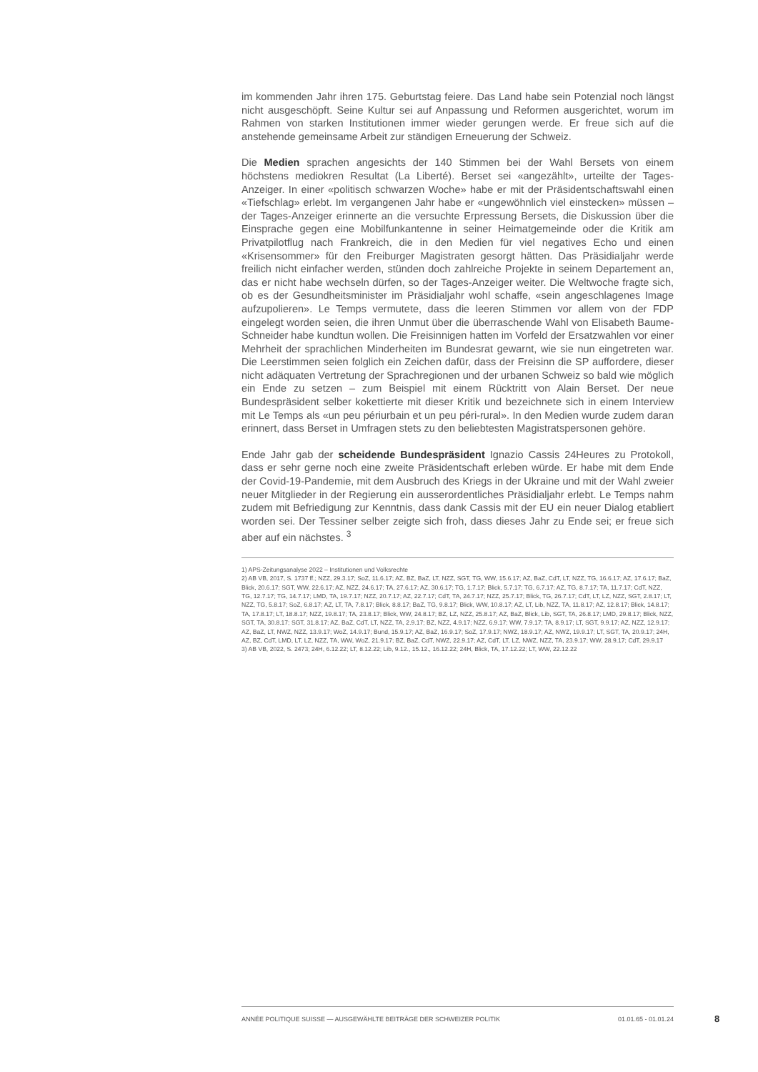im kommenden Jahr ihren 175. Geburtstag feiere. Das Land habe sein Potenzial noch längst nicht ausgeschöpft. Seine Kultur sei auf Anpassung und Reformen ausgerichtet, worum im Rahmen von starken Institutionen immer wieder gerungen werde. Er freue sich auf die anstehende gemeinsame Arbeit zur ständigen Erneuerung der Schweiz.
Die Medien sprachen angesichts der 140 Stimmen bei der Wahl Bersets von einem höchstens mediokren Resultat (La Liberté). Berset sei «angezählt», urteilte der Tages-Anzeiger. In einer «politisch schwarzen Woche» habe er mit der Präsidentschaftswahl einen «Tiefschlag» erlebt. Im vergangenen Jahr habe er «ungewöhnlich viel einstecken» müssen – der Tages-Anzeiger erinnerte an die versuchte Erpressung Bersets, die Diskussion über die Einsprache gegen eine Mobilfunkantenne in seiner Heimatgemeinde oder die Kritik am Privatpilotflug nach Frankreich, die in den Medien für viel negatives Echo und einen «Krisensommer» für den Freiburger Magistraten gesorgt hätten. Das Präsidialjahr werde freilich nicht einfacher werden, stünden doch zahlreiche Projekte in seinem Departement an, das er nicht habe wechseln dürfen, so der Tages-Anzeiger weiter. Die Weltwoche fragte sich, ob es der Gesundheitsminister im Präsidialjahr wohl schaffe, «sein angeschlagenes Image aufzupolieren». Le Temps vermutete, dass die leeren Stimmen vor allem von der FDP eingelegt worden seien, die ihren Unmut über die überraschende Wahl von Elisabeth Baume-Schneider habe kundtun wollen. Die Freisinnigen hatten im Vorfeld der Ersatzwahlen vor einer Mehrheit der sprachlichen Minderheiten im Bundesrat gewarnt, wie sie nun eingetreten war. Die Leerstimmen seien folglich ein Zeichen dafür, dass der Freisinn die SP auffordere, dieser nicht adäquaten Vertretung der Sprachregionen und der urbanen Schweiz so bald wie möglich ein Ende zu setzen – zum Beispiel mit einem Rücktritt von Alain Berset. Der neue Bundespräsident selber kokettierte mit dieser Kritik und bezeichnete sich in einem Interview mit Le Temps als «un peu périurbain et un peu péri-rural». In den Medien wurde zudem daran erinnert, dass Berset in Umfragen stets zu den beliebtesten Magistratspersonen gehöre.
Ende Jahr gab der scheidende Bundespräsident Ignazio Cassis 24Heures zu Protokoll, dass er sehr gerne noch eine zweite Präsidentschaft erleben würde. Er habe mit dem Ende der Covid-19-Pandemie, mit dem Ausbruch des Kriegs in der Ukraine und mit der Wahl zweier neuer Mitglieder in der Regierung ein ausserordentliches Präsidialjahr erlebt. Le Temps nahm zudem mit Befriedigung zur Kenntnis, dass dank Cassis mit der EU ein neuer Dialog etabliert worden sei. Der Tessiner selber zeigte sich froh, dass dieses Jahr zu Ende sei; er freue sich aber auf ein nächstes. <sup>3</sup>
1) APS-Zeitungsanalyse 2022 – Institutionen und Volksrechte
2) AB VB, 2017, S. 1737 ff.; NZZ, 29.3.17; SoZ, 11.6.17; AZ, BZ, BaZ, LT, NZZ, SGT, TG, WW, 15.6.17; AZ, BaZ, CdT, LT, NZZ, TG, 16.6.17; AZ, 17.6.17; BaZ, Blick, 20.6.17; SGT, WW, 22.6.17; AZ, NZZ, 24.6.17; TA, 27.6.17; AZ, 30.6.17; TG, 1.7.17; Blick, 5.7.17; TG, 6.7.17; AZ, TG, 8.7.17; TA, 11.7.17; CdT, NZZ, TG, 12.7.17; TG, 14.7.17; LMD, TA, 19.7.17; NZZ, 20.7.17; AZ, 22.7.17; CdT, TA, 24.7.17; NZZ, 25.7.17; Blick, TG, 26.7.17; CdT, LT, LZ, NZZ, SGT, 2.8.17; LT, NZZ, TG, 5.8.17; SoZ, 6.8.17; AZ, LT, TA, 7.8.17; Blick, 8.8.17; BaZ, TG, 9.8.17; Blick, WW, 10.8.17; AZ, LT, Lib, NZZ, TA, 11.8.17; AZ, 12.8.17; Blick, 14.8.17; TA, 17.8.17; LT, 18.8.17; NZZ, 19.8.17; TA, 23.8.17; Blick, WW, 24.8.17; BZ, LZ, NZZ, 25.8.17; AZ, BaZ, Blick, Lib, SGT, TA, 26.8.17; LMD, 29.8.17; Blick, NZZ, SGT, TA, 30.8.17; SGT, 31.8.17; AZ, BaZ, CdT, LT, NZZ, TA, 2.9.17; BZ, NZZ, 4.9.17; NZZ, 6.9.17; WW, 7.9.17; TA, 8.9.17; LT, SGT, 9.9.17; AZ, NZZ, 12.9.17; AZ, BaZ, LT, NWZ, NZZ, 13.9.17; WoZ, 14.9.17; Bund, 15.9.17; AZ, BaZ, 16.9.17; SoZ, 17.9.17; NWZ, 18.9.17; AZ, NWZ, 19.9.17; LT, SGT, TA, 20.9.17; 24H, AZ, BZ, CdT, LMD, LT, LZ, NZZ, TA, WW, WoZ, 21.9.17; BZ, BaZ, CdT, NWZ, 22.9.17; AZ, CdT, LT, LZ, NWZ, NZZ, TA, 23.9.17; WW, 28.9.17; CdT, 29.9.17
3) AB VB, 2022, S. 2473; 24H, 6.12.22; LT, 8.12.22; Lib, 9.12., 15.12., 16.12.22; 24H, Blick, TA, 17.12.22; LT, WW, 22.12.22
ANNÉE POLITIQUE SUISSE — AUSGEWÄHLTE BEITRÄGE DER SCHWEIZER POLITIK 01.01.65 - 01.01.24
8